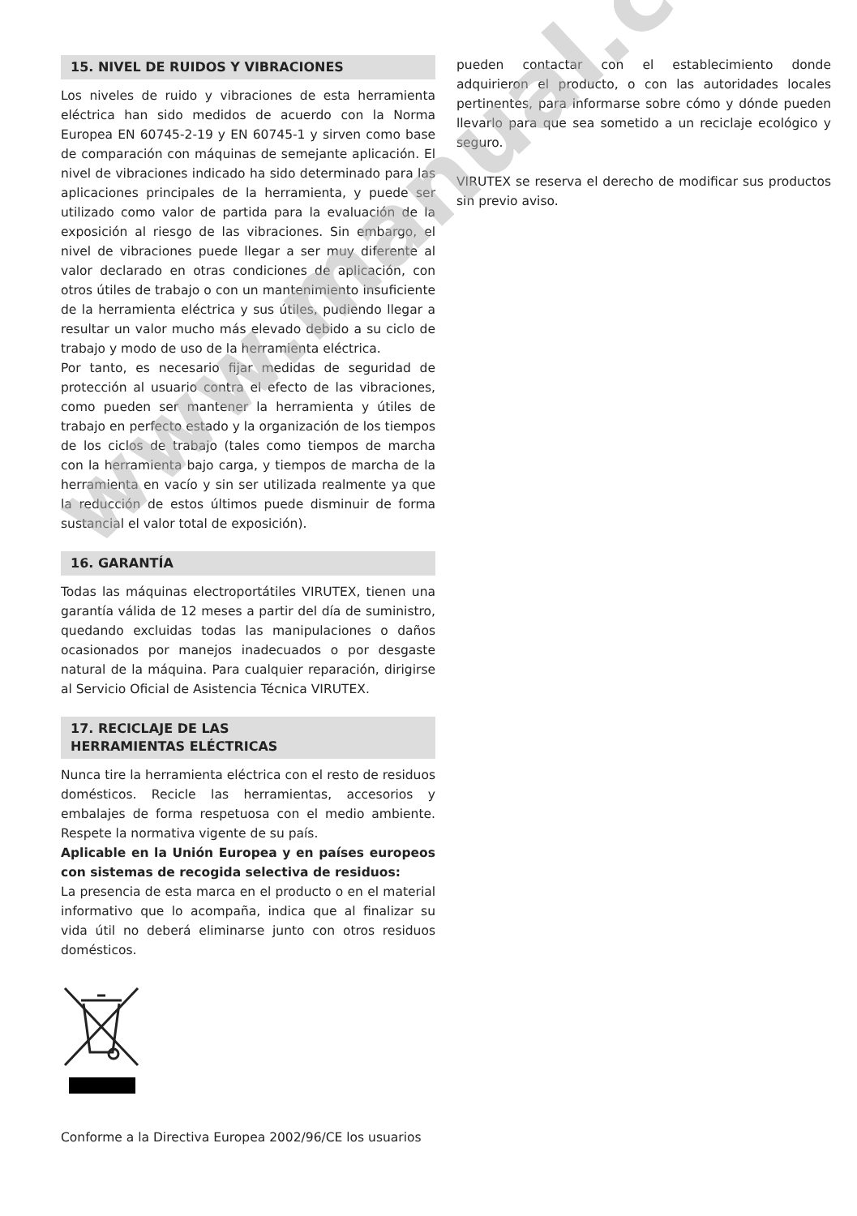15. NIVEL DE RUIDOS Y VIBRACIONES
Los niveles de ruido y vibraciones de esta herramienta eléctrica han sido medidos de acuerdo con la Norma Europea EN 60745-2-19 y EN 60745-1 y sirven como base de comparación con máquinas de semejante aplicación. El nivel de vibraciones indicado ha sido determinado para las aplicaciones principales de la herramienta, y puede ser utilizado como valor de partida para la evaluación de la exposición al riesgo de las vibraciones. Sin embargo, el nivel de vibraciones puede llegar a ser muy diferente al valor declarado en otras condiciones de aplicación, con otros útiles de trabajo o con un mantenimiento insuficiente de la herramienta eléctrica y sus útiles, pudiendo llegar a resultar un valor mucho más elevado debido a su ciclo de trabajo y modo de uso de la herramienta eléctrica.
Por tanto, es necesario fijar medidas de seguridad de protección al usuario contra el efecto de las vibraciones, como pueden ser mantener la herramienta y útiles de trabajo en perfecto estado y la organización de los tiempos de los ciclos de trabajo (tales como tiempos de marcha con la herramienta bajo carga, y tiempos de marcha de la herramienta en vacío y sin ser utilizada realmente ya que la reducción de estos últimos puede disminuir de forma sustancial el valor total de exposición).
16. GARANTÍA
Todas las máquinas electroportátiles VIRUTEX, tienen una garantía válida de 12 meses a partir del día de suministro, quedando excluidas todas las manipulaciones o daños ocasionados por manejos inadecuados o por desgaste natural de la máquina. Para cualquier reparación, dirigirse al Servicio Oficial de Asistencia Técnica VIRUTEX.
17. RECICLAJE DE LAS
HERRAMIENTAS ELÉCTRICAS
Nunca tire la herramienta eléctrica con el resto de residuos domésticos. Recicle las herramientas, accesorios y embalajes de forma respetuosa con el medio ambiente. Respete la normativa vigente de su país.
Aplicable en la Unión Europea y en países europeos con sistemas de recogida selectiva de residuos:
La presencia de esta marca en el producto o en el material informativo que lo acompaña, indica que al finalizar su vida útil no deberá eliminarse junto con otros residuos domésticos.
Conforme a la Directiva Europea 2002/96/CE los usuarios
pueden contactar con el establecimiento donde adquirieron el producto, o con las autoridades locales pertinentes, para informarse sobre cómo y dónde pueden llevarlo para que sea sometido a un reciclaje ecológico y seguro.
VIRUTEX se reserva el derecho de modificar sus productos sin previo aviso.
www.manual.com